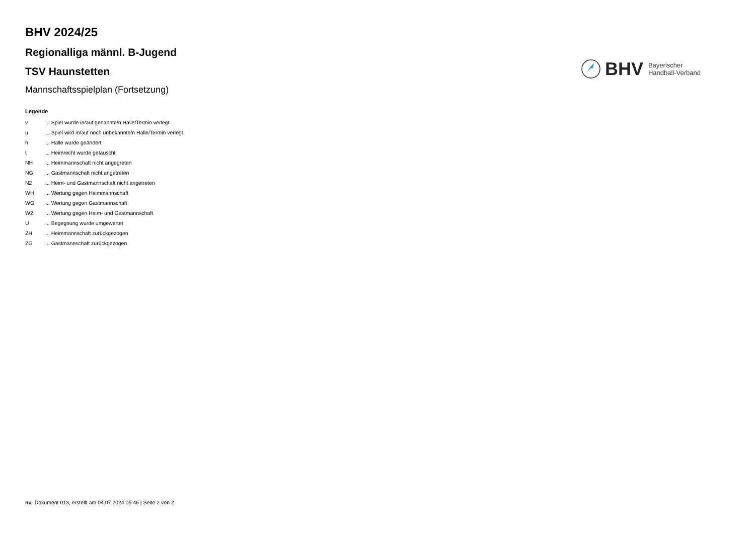BHV 2024/25
Regionalliga männl. B-Jugend
TSV Haunstetten
Mannschaftsspielplan (Fortsetzung)
BHV
Bayerischer
Handball-Verband
Legende
| v | ... Spiel wurde in/auf genannte/n Halle/Termin verlegt |
| u | ... Spiel wird in/auf noch unbekannte/n Halle/Termin verlegt |
| h | ... Halle wurde geändert |
| t | ... Heimrecht wurde getauscht |
| NH | ... Heimmannschaft nicht angegreten |
| NG | ... Gastmannschaft nicht angetreten |
| N2 | ... Heim- und Gastmannschaft nicht angetreten |
| WH | ... Wertung gegen Heimmannschaft |
| WG | ... Wertung gegen Gastmannschaft |
| W2 | ... Wertung gegen Heim- und Gastmannschaft |
| U | ... Begegnung wurde umgewertet |
| ZH | ... Heimmannschaft zurückgezogen |
| ZG | ... Gastmannschaft zurückgezogen |
nu .Dokument 013, erstellt am 04.07.2024 05:46 | Seite 2 von 2